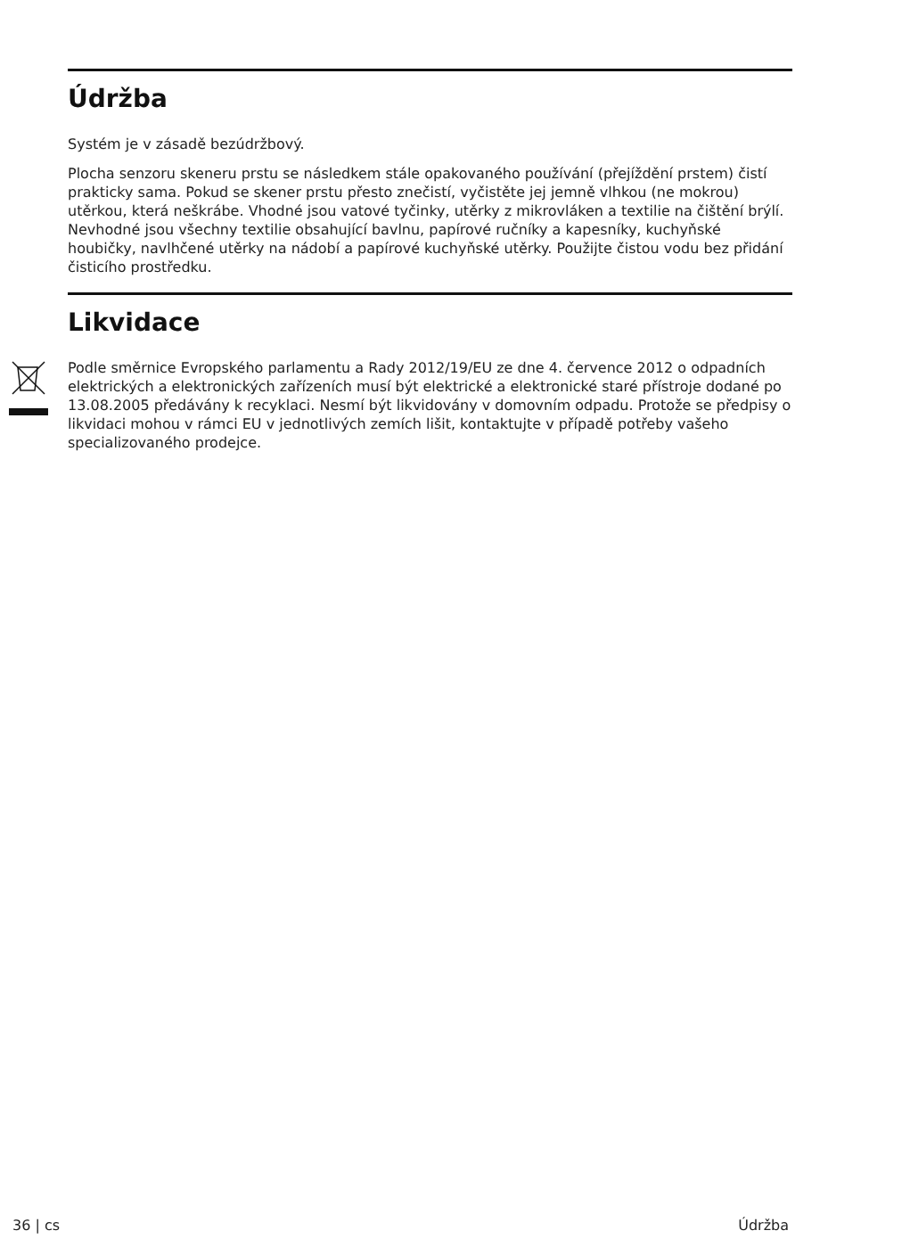Údržba
Systém je v zásadě bezúdržbový.
Plocha senzoru skeneru prstu se následkem stále opakovaného používání (přejíždění prstem) čistí prakticky sama. Pokud se skener prstu přesto znečistí, vyčistěte jej jemně vlhkou (ne mokrou) utěrkou, která neškrábe. Vhodné jsou vatové tyčinky, utěrky z mikrovláken a textilie na čištění brýlí. Nevhodné jsou všechny textilie obsahující bavlnu, papírové ručníky a kapesníky, kuchyňské houbičky, navlhčené utěrky na nádobí a papírové kuchyňské utěrky. Použijte čistou vodu bez přidání čisticího prostředku.
Likvidace
Podle směrnice Evropského parlamentu a Rady 2012/19/EU ze dne 4. července 2012 o odpadních elektrických a elektronických zařízeních musí být elektrické a elektronické staré přístroje dodané po 13.08.2005 předávány k recyklaci. Nesmí být likvidovány v domovním odpadu. Protože se předpisy o likvidaci mohou v rámci EU v jednotlivých zemích lišit, kontaktujte v případě potřeby vašeho specializovaného prodejce.
36 | cs Údržba